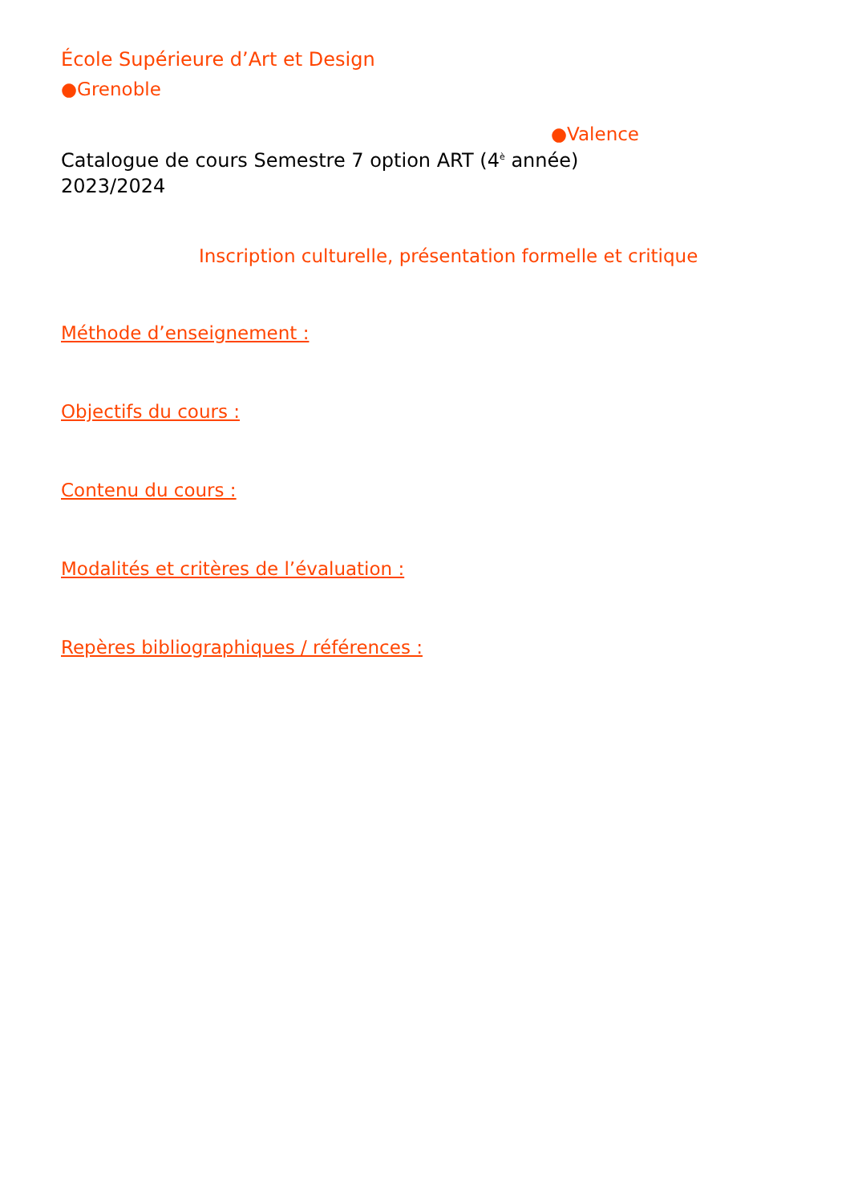École Supérieure d’Art et Design
●Grenoble
●Valence
Catalogue de cours Semestre 7 option ART (4<sup>è</sup> année)
2023/2024
Inscription culturelle, présentation formelle et critique
Méthode d’enseignement :
Objectifs du cours :
Contenu du cours :
Modalités et critères de l’évaluation :
Repères bibliographiques / références :